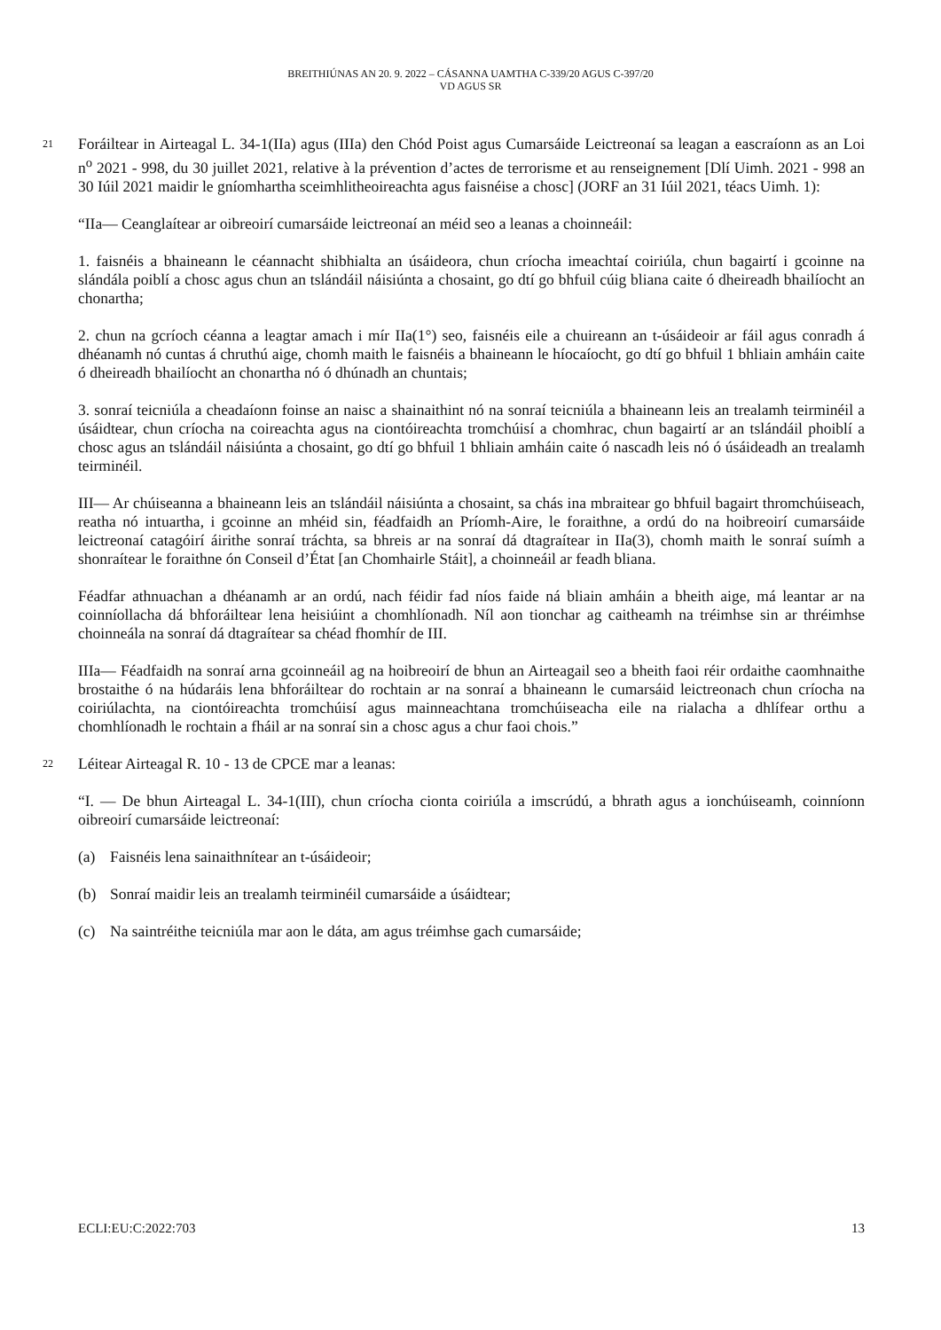BREITHIÚNAS AN 20. 9. 2022 – CÁSANNA UAMTHA C-339/20 AGUS C-397/20
VD AGUS SR
21 Foráiltear in Airteagal L. 34-1(IIa) agus (IIIa) den Chód Poist agus Cumarsáide Leictreonaí sa leagan a eascraíonn as an Loi n<sup>o</sup> 2021 - 998, du 30 juillet 2021, relative à la prévention d’actes de terrorisme et au renseignement [Dlí Uimh. 2021 - 998 an 30 Iúil 2021 maidir le gníomhartha sceimhlitheoireachta agus faisnéise a chosc] (JORF an 31 Iúil 2021, téacs Uimh. 1):
“IIa— Ceanglaítear ar oibreoirí cumarsáide leictreonaí an méid seo a leanas a choinneáil:
1. faisnéis a bhaineann le céannacht shibhialta an úsáideora, chun críocha imeachtaí coiriúla, chun bagairtí i gcoinne na slándála poiblí a chosc agus chun an tslándáil náisiúnta a chosaint, go dtí go bhfuil cúig bliana caite ó dheireadh bhailíocht an chonartha;
2. chun na gcríoch céanna a leagtar amach i mír IIa(1°) seo, faisnéis eile a chuireann an t-úsáideoir ar fáil agus conradh á dhéanamh nó cuntas á chruthú aige, chomh maith le faisnéis a bhaineann le híocaíocht, go dtí go bhfuil 1 bhliain amháin caite ó dheireadh bhailíocht an chonartha nó ó dhúnadh an chuntais;
3. sonraí teicniúla a cheadaíonn foinse an naisc a shainaithint nó na sonraí teicniúla a bhaineann leis an trealamh teirminéil a úsáidtear, chun críocha na coireachta agus na ciontóireachta tromchúisí a chomhrac, chun bagairtí ar an tslándáil phoiblí a chosc agus an tslándáil náisiúnta a chosaint, go dtí go bhfuil 1 bhliain amháin caite ó nascadh leis nó ó úsáideadh an trealamh teirminéil.
III— Ar chúiseanna a bhaineann leis an tslándáil náisiúnta a chosaint, sa chás ina mbraitear go bhfuil bagairt thromchúiseach, reatha nó intuartha, i gcoinne an mhéid sin, féadfaidh an Príomh-Aire, le foraithne, a ordú do na hoibreoirí cumarsáide leictreonaí catagóirí áirithe sonraí tráchta, sa bhreis ar na sonraí dá dtagraítear in IIa(3), chomh maith le sonraí suímh a shonraítear le foraithne ón Conseil d’État [an Chomhairle Stáit], a choinneáil ar feadh bliana.
Féadfar athnuachan a dhéanamh ar an ordú, nach féidir fad níos faide ná bliain amháin a bheith aige, má leantar ar na coinníollacha dá bhforáiltear lena heisiúint a chomhlíonadh. Níl aon tionchar ag caitheamh na tréimhse sin ar thréimhse choinneála na sonraí dá dtagraítear sa chéad fhomhír de III.
IIIa— Féadfaidh na sonraí arna gcoinneáil ag na hoibreoirí de bhun an Airteagail seo a bheith faoi réir ordaithe caomhnaithe brostaithe ó na húdaráis lena bhforáiltear do rochtain ar na sonraí a bhaineann le cumarsáid leictreonach chun críocha na coiriúlachta, na ciontóireachta tromchúisí agus mainneachtana tromchúiseacha eile na rialacha a dhlífear orthu a chomhlíonadh le rochtain a fháil ar na sonraí sin a chosc agus a chur faoi chois.”
22 Léitear Airteagal R. 10 - 13 de CPCE mar a leanas:
“I. — De bhun Airteagal L. 34-1(III), chun críocha cionta coiriúla a imscrúdú, a bhrath agus a ionchúiseamh, coinníonn oibreoirí cumarsáide leictreonaí:
(a) Faisnéis lena sainaithnítear an t-úsáideoir;
(b) Sonraí maidir leis an trealamh teirminéil cumarsáide a úsáidtear;
(c) Na saintréithe teicniúla mar aon le dáta, am agus tréimhse gach cumarsáide;
ECLI:EU:C:2022:703 13